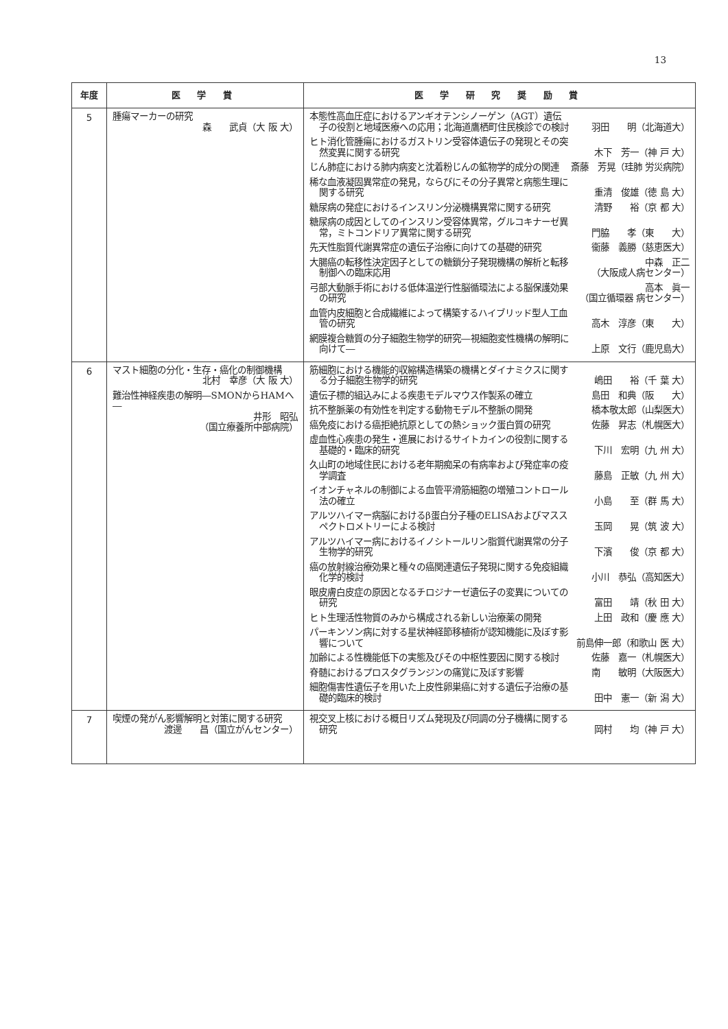13
| 年度 | 医 学 賞 | 医 学 研 究 奨 励 賞 |
| --- | --- | --- |
| 5 | 腫瘍マーカーの研究 森 武貞（大 阪 大） | 本態性高血圧症におけるアンギオテンシノーゲン（AGT）遺伝子の役割と地域医療への応用；北海道鷹栖町住民検診での検討 羽田 明（北海道大） ヒト消化管腫瘍におけるガストリン受容体遺伝子の発現とその突然変異に関する研究 木下 芳一（神 戸 大） じん肺症における肺内病変と沈着粉じんの鉱物学的成分の関連 斎藤 芳晃（珪肺 労災病院） 稀な血液凝固異常症の発見，ならびにその分子異常と病態生理に関する研究 重清 俊雄（徳 島 大） 糖尿病の発症におけるインスリン分泌機構異常に関する研究 清野 裕（京 都 大） 糖尿病の成因としてのインスリン受容体異常，グルコキナーゼ異常，ミトコンドリア異常に関する研究 門脇 孝（東 大） 先天性脂質代謝異常症の遺伝子治療に向けての基礎的研究 衞藤 義勝（慈恵医大） 大腸癌の転移性決定因子としての糖鎖分子発現機構の解析と転移制御への臨床応用 中森 正二 （大阪成人病センター） 弓部大動脈手術における低体温逆行性脳循環法による脳保護効果の研究 高本 眞一 （国立循環器 病センター） 血管内皮細胞と合成繊維によって構築するハイブリッド型人工血管の研究 高木 淳彦（東 大） 網膜複合糖質の分子細胞生物学的研究―視細胞変性機構の解明に向けて― 上原 文行（鹿児島大） |
| 6 | マスト細胞の分化・生存・癌化の制御機構 北村 幸彦（大 阪 大） 難治性神経疾患の解明―SMONからHAMへ― 井形 昭弘 （国立療養所中部病院） | 筋細胞における機能的収縮構造構築の機構とダイナミクスに関する分子細胞生物学的研究 嶋田 裕（千 葉 大） 遺伝子標的組込みによる疾患モデルマウス作製系の確立 島田 和典（阪 大） 抗不整脈薬の有効性を判定する動物モデル不整脈の開発 橋本敬太郎（山梨医大） 癌免疫における癌拒絶抗原としての熱ショック蛋白質の研究 佐藤 昇志（札幌医大） 虚血性心疾患の発生・進展におけるサイトカインの役割に関する基礎的・臨床的研究 下川 宏明（九 州 大） 久山町の地域住民における老年期痴呆の有病率および発症率の疫学調査 藤島 正敏（九 州 大） イオンチャネルの制御による血管平滑筋細胞の増殖コントロール法の確立 小島 至（群 馬 大） アルツハイマー病脳におけるβ蛋白分子種のELISAおよびマススペクトロメトリーによる検討 玉岡 晃（筑 波 大） アルツハイマー病におけるイノシトールリン脂質代謝異常の分子生物学的研究 下濱 俊（京 都 大） 癌の放射線治療効果と種々の癌関連遺伝子発現に関する免疫組織化学的検討 小川 恭弘（高知医大） 眼皮膚白皮症の原因となるチロジナーゼ遺伝子の変異についての研究 富田 靖（秋 田 大） ヒト生理活性物質のみから構成される新しい治療薬の開発 上田 政和（慶 應 大） パーキンソン病に対する星状神経節移植術が認知機能に及ぼす影響について 前島伸一郎（和歌山 医 大） 加齢による性機能低下の実態及びその中枢性要因に関する検討 佐藤 嘉一（札幌医大） 脊髄におけるプロスタグランジンの痛覚に及ぼす影響 南 敏明（大阪医大） 細胞傷害性遺伝子を用いた上皮性卵巣癌に対する遺伝子治療の基礎的臨床的検討 田中 憲一（新 潟 大） |
| 7 | 喫煙の発がん影響解明と対策に関する研究 渡邊 昌（国立がんセンター） | 視交叉上核における概日リズム発現及び同調の分子機構に関する研究 岡村 均（神 戸 大） |